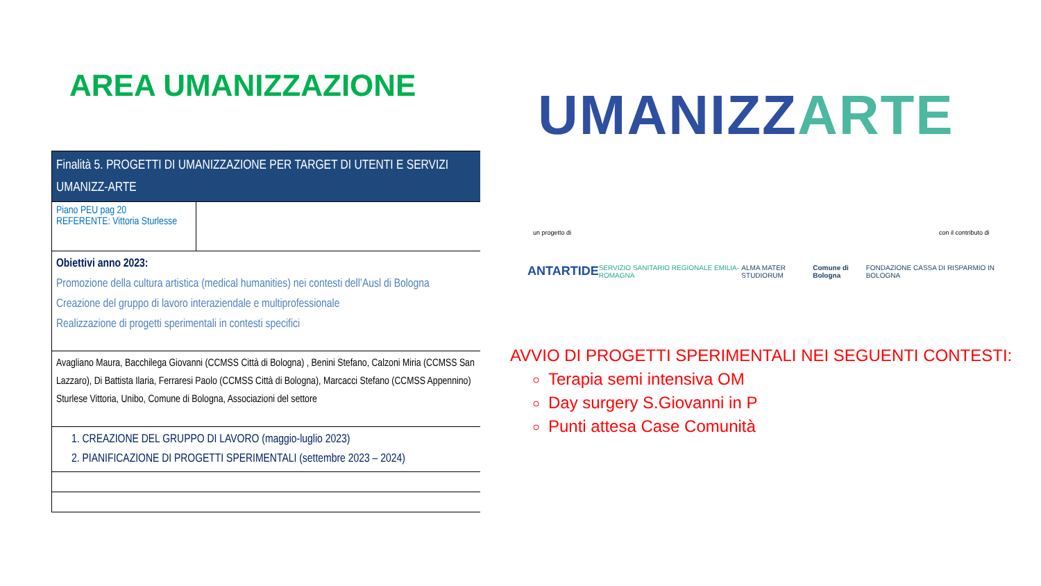AREA UMANIZZAZIONE
| Finalità 5. PROGETTI DI UMANIZZAZIONE PER TARGET DI UTENTI E SERVIZI UMANIZZ-ARTE | |
| Piano PEU pag 20 REFERENTE: Vittoria Sturlesse | |
| Obiettivi anno 2023: Promozione della cultura artistica (medical humanities) nei contesti dell’Ausl di Bologna Creazione del gruppo di lavoro interaziendale e multiprofessionale Realizzazione di progetti sperimentali in contesti specifici | |
| Avagliano Maura, Bacchilega Giovanni (CCMSS Città di Bologna) , Benini Stefano, Calzoni Miria (CCMSS San Lazzaro), Di Battista Ilaria, Ferraresi Paolo (CCMSS Città di Bologna), Marcacci Stefano (CCMSS Appennino) Sturlese Vittoria, Unibo, Comune di Bologna, Associazioni del settore | |
| 1. CREAZIONE DEL GRUPPO DI LAVORO (maggio-luglio 2023) 2. PIANIFICAZIONE DI PROGETTI SPERIMENTALI (settembre 2023 – 2024) | |
UMANIZZ ARTE
un progetto di con il contributo di
ANTARTIDE SERVIZIO SANITARIO REGIONALE EMILIA-ROMAGNA ALMA MATER STUDIORUM Comune di Bologna FONDAZIONE CASSA DI RISPARMIO IN BOLOGNA
AVVIO DI PROGETTI SPERIMENTALI NEI SEGUENTI CONTESTI:
Terapia semi intensiva OM
Day surgery S.Giovanni in P
Punti attesa Case Comunità